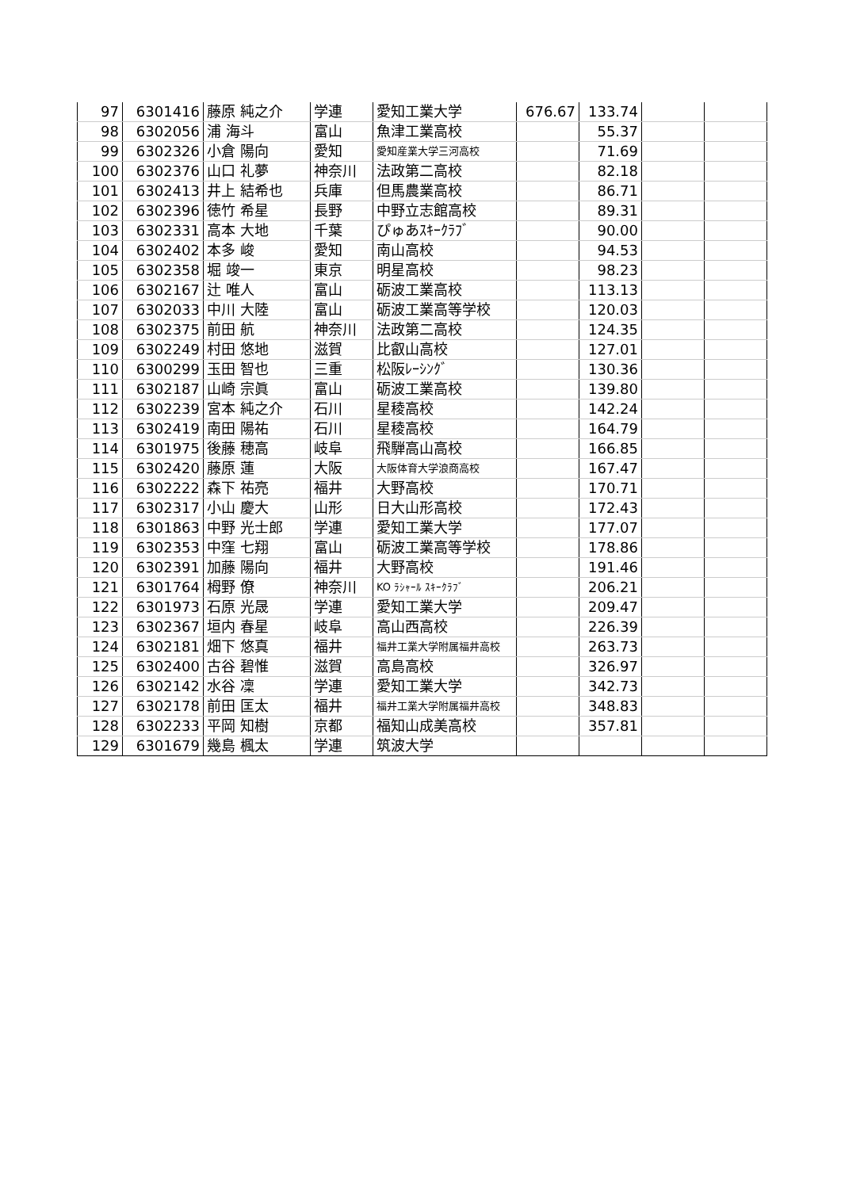| 97 | 6301416 | 藤原 純之介 | 学連 | 愛知工業大学 | 676.67 | 133.74 | | |
| 98 | 6302056 | 浦 海斗 | 富山 | 魚津工業高校 | | 55.37 | | |
| 99 | 6302326 | 小倉 陽向 | 愛知 | 愛知産業大学三河高校 | | 71.69 | | |
| 100 | 6302376 | 山口 礼夢 | 神奈川 | 法政第二高校 | | 82.18 | | |
| 101 | 6302413 | 井上 結希也 | 兵庫 | 但馬農業高校 | | 86.71 | | |
| 102 | 6302396 | 徳竹 希星 | 長野 | 中野立志館高校 | | 89.31 | | |
| 103 | 6302331 | 高本 大地 | 千葉 | ぴゅあｽｷｰｸﾗﾌﾞ | | 90.00 | | |
| 104 | 6302402 | 本多 峻 | 愛知 | 南山高校 | | 94.53 | | |
| 105 | 6302358 | 堀 竣一 | 東京 | 明星高校 | | 98.23 | | |
| 106 | 6302167 | 辻 唯人 | 富山 | 砺波工業高校 | | 113.13 | | |
| 107 | 6302033 | 中川 大陸 | 富山 | 砺波工業高等学校 | | 120.03 | | |
| 108 | 6302375 | 前田 航 | 神奈川 | 法政第二高校 | | 124.35 | | |
| 109 | 6302249 | 村田 悠地 | 滋賀 | 比叡山高校 | | 127.01 | | |
| 110 | 6300299 | 玉田 智也 | 三重 | 松阪ﾚｰｼﾝｸﾞ | | 130.36 | | |
| 111 | 6302187 | 山崎 宗眞 | 富山 | 砺波工業高校 | | 139.80 | | |
| 112 | 6302239 | 宮本 純之介 | 石川 | 星稜高校 | | 142.24 | | |
| 113 | 6302419 | 南田 陽祐 | 石川 | 星稜高校 | | 164.79 | | |
| 114 | 6301975 | 後藤 穂高 | 岐阜 | 飛騨高山高校 | | 166.85 | | |
| 115 | 6302420 | 藤原 蓮 | 大阪 | 大阪体育大学浪商高校 | | 167.47 | | |
| 116 | 6302222 | 森下 祐亮 | 福井 | 大野高校 | | 170.71 | | |
| 117 | 6302317 | 小山 慶大 | 山形 | 日大山形高校 | | 172.43 | | |
| 118 | 6301863 | 中野 光士郎 | 学連 | 愛知工業大学 | | 177.07 | | |
| 119 | 6302353 | 中窪 七翔 | 富山 | 砺波工業高等学校 | | 178.86 | | |
| 120 | 6302391 | 加藤 陽向 | 福井 | 大野高校 | | 191.46 | | |
| 121 | 6301764 | 栂野 僚 | 神奈川 | KO ﾗｼｬｰﾙ ｽｷｰｸﾗﾌﾞ | | 206.21 | | |
| 122 | 6301973 | 石原 光晟 | 学連 | 愛知工業大学 | | 209.47 | | |
| 123 | 6302367 | 垣内 春星 | 岐阜 | 高山西高校 | | 226.39 | | |
| 124 | 6302181 | 畑下 悠真 | 福井 | 福井工業大学附属福井高校 | | 263.73 | | |
| 125 | 6302400 | 古谷 碧惟 | 滋賀 | 高島高校 | | 326.97 | | |
| 126 | 6302142 | 水谷 凜 | 学連 | 愛知工業大学 | | 342.73 | | |
| 127 | 6302178 | 前田 匡太 | 福井 | 福井工業大学附属福井高校 | | 348.83 | | |
| 128 | 6302233 | 平岡 知樹 | 京都 | 福知山成美高校 | | 357.81 | | |
| 129 | 6301679 | 幾島 楓太 | 学連 | 筑波大学 | | | | |